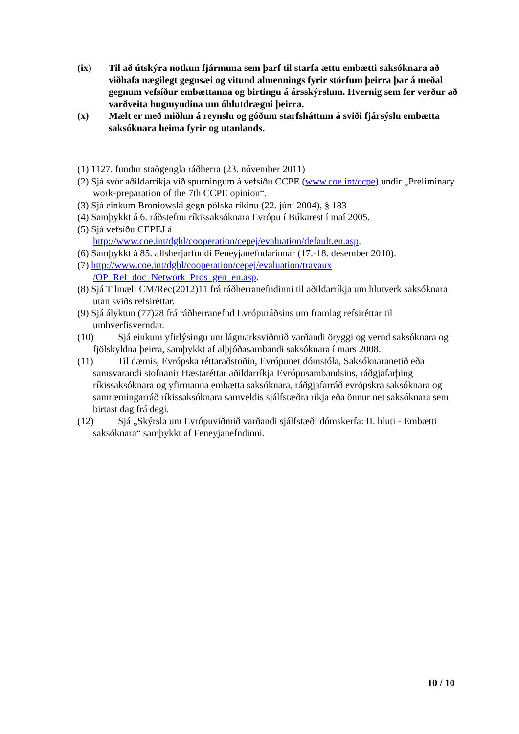(ix) Til að útskýra notkun fjármuna sem þarf til starfa ættu embætti saksóknara að viðhafa nægilegt gegnsæi og vitund almennings fyrir störfum þeirra þar á meðal gegnum vefsíður embættanna og birtingu á ársskýrslum. Hvernig sem fer verður að varðveita hugmyndina um óhlutdrægni þeirra.
(x) Mælt er með miðlun á reynslu og góðum starfsháttum á sviði fjársýslu embætta saksóknara heima fyrir og utanlands.
(1) 1127. fundur staðgengla ráðherra (23. nóvember 2011)
(2) Sjá svör aðildarríkja við spurningum á vefsíðu CCPE (www.coe.int/ccpe) undir „Preliminary work-preparation of the 7th CCPE opinion“.
(3) Sjá einkum Broniowski gegn pólska ríkinu (22. júní 2004), § 183
(4) Samþykkt á 6. ráðstefnu ríkissaksóknara Evrópu í Búkarest í maí 2005.
(5) Sjá vefsíðu CEPEJ á
http://www.coe.int/dghl/cooperation/cepej/evaluation/default.en.asp.
(6) Samþykkt á 85. allsherjarfundi Feneyjanefndarinnar (17.-18. desember 2010).
(7) http://www.coe.int/dghl/cooperation/cepej/evaluation/travaux
/OP_Ref_doc_Network_Pros_gen_en.asp.
(8) Sjá Tilmæli CM/Rec(2012)11 frá ráðherranefndinni til aðildarríkja um hlutverk saksóknara utan sviðs refsiréttar.
(9) Sjá ályktun (77)28 frá ráðherranefnd Evrópuráðsins um framlag refsiréttar til umhverfisverndar.
(10) Sjá einkum yfirlýsingu um lágmarksviðmið varðandi öryggi og vernd saksóknara og fjölskyldna þeirra, samþykkt af alþjóðasambandi saksóknara í mars 2008.
(11) Til dæmis, Evrópska réttaraðstoðin, Evrópunet dómstóla, Saksóknaranetið eða samsvarandi stofnanir Hæstaréttar aðildarríkja Evrópusambandsins, ráðgjafarþing ríkissaksóknara og yfirmanna embætta saksóknara, ráðgjafarráð evrópskra saksóknara og samræmingarráð ríkissaksóknara samveldis sjálfstæðra ríkja eða önnur net saksóknara sem birtast dag frá degi.
(12) Sjá „Skýrsla um Evrópuviðmið varðandi sjálfstæði dómskerfa: II. hluti - Embætti saksóknara“ samþykkt af Feneyjanefndinni.
10 / 10